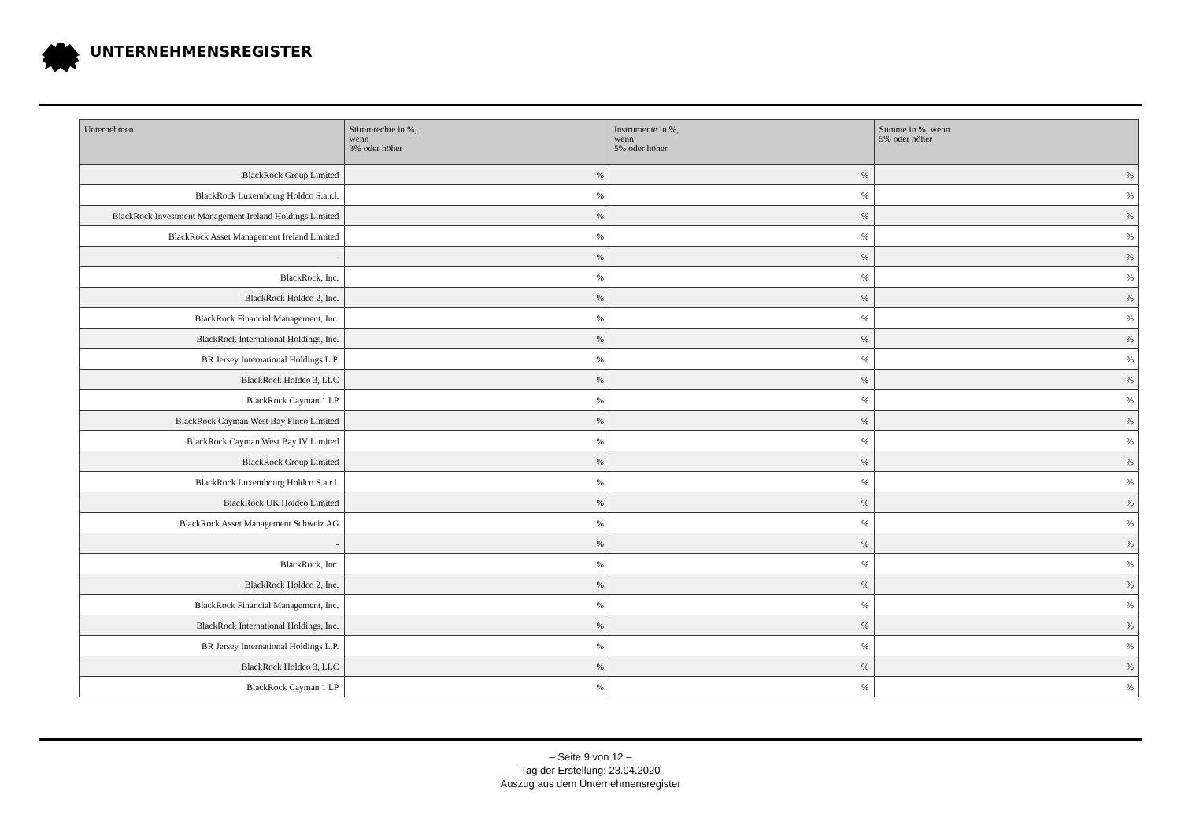UNTERNEHMENSREGISTER
| Unternehmen | Stimmrechte in %, wenn 3% oder höher | Instrumente in %, wenn 5% oder höher | Summe in %, wenn 5% oder höher |
| --- | --- | --- | --- |
| BlackRock Group Limited | % | % | % |
| BlackRock Luxembourg Holdco S.a.r.l. | % | % | % |
| BlackRock Investment Management Ireland Holdings Limited | % | % | % |
| BlackRock Asset Management Ireland Limited | % | % | % |
| - | % | % | % |
| BlackRock, Inc. | % | % | % |
| BlackRock Holdco 2, Inc. | % | % | % |
| BlackRock Financial Management, Inc. | % | % | % |
| BlackRock International Holdings, Inc. | % | % | % |
| BR Jersey International Holdings L.P. | % | % | % |
| BlackRock Holdco 3, LLC | % | % | % |
| BlackRock Cayman 1 LP | % | % | % |
| BlackRock Cayman West Bay Finco Limited | % | % | % |
| BlackRock Cayman West Bay IV Limited | % | % | % |
| BlackRock Group Limited | % | % | % |
| BlackRock Luxembourg Holdco S.a.r.l. | % | % | % |
| BlackRock UK Holdco Limited | % | % | % |
| BlackRock Asset Management Schweiz AG | % | % | % |
| - | % | % | % |
| BlackRock, Inc. | % | % | % |
| BlackRock Holdco 2, Inc. | % | % | % |
| BlackRock Financial Management, Inc. | % | % | % |
| BlackRock International Holdings, Inc. | % | % | % |
| BR Jersey International Holdings L.P. | % | % | % |
| BlackRock Holdco 3, LLC | % | % | % |
| BlackRock Cayman 1 LP | % | % | % |
– Seite 9 von 12 –
Tag der Erstellung: 23.04.2020
Auszug aus dem Unternehmensregister